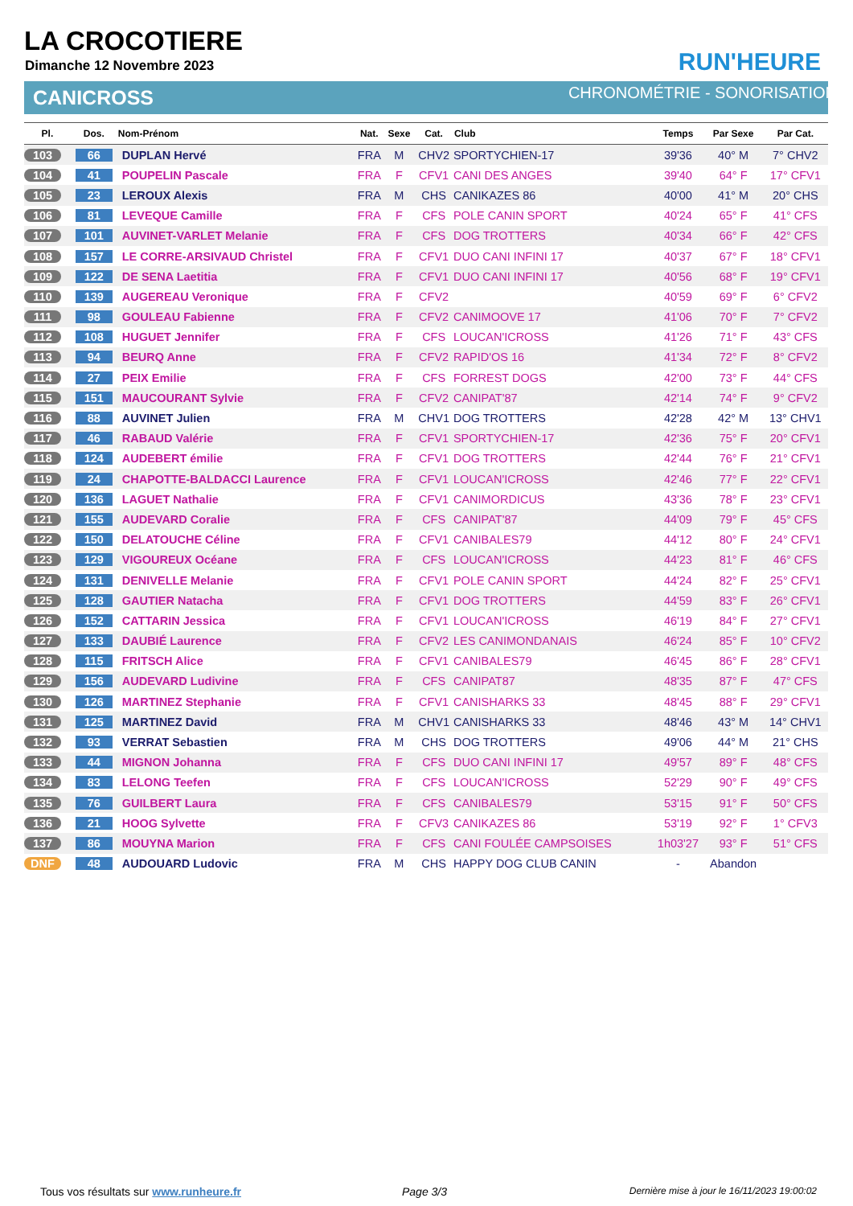LA CROCOTIERE
Dimanche 12 Novembre 2023
CANICROSS
RUN'HEURE
CHRONOMÉTRIE - SONORISATION
| Pl. | Dos. | Nom-Prénom | Nat. | Sexe | Cat. | Club | Temps | Par Sexe | Par Cat. |
| --- | --- | --- | --- | --- | --- | --- | --- | --- | --- |
| 103 | 66 | DUPLAN Hervé | FRA | M | CHV2 | SPORTYCHIEN-17 | 39'36 | 40° M | 7° CHV2 |
| 104 | 41 | POUPELIN Pascale | FRA | F | CFV1 | CANI DES ANGES | 39'40 | 64° F | 17° CFV1 |
| 105 | 23 | LEROUX Alexis | FRA | M | CHS | CANIKAZES 86 | 40'00 | 41° M | 20° CHS |
| 106 | 81 | LEVEQUE Camille | FRA | F | CFS | POLE CANIN SPORT | 40'24 | 65° F | 41° CFS |
| 107 | 101 | AUVINET-VARLET Melanie | FRA | F | CFS | DOG TROTTERS | 40'34 | 66° F | 42° CFS |
| 108 | 157 | LE CORRE-ARSIVAUD Christel | FRA | F | CFV1 | DUO CANI INFINI 17 | 40'37 | 67° F | 18° CFV1 |
| 109 | 122 | DE SENA Laetitia | FRA | F | CFV1 | DUO CANI INFINI 17 | 40'56 | 68° F | 19° CFV1 |
| 110 | 139 | AUGEREAU Veronique | FRA | F | CFV2 | | 40'59 | 69° F | 6° CFV2 |
| 111 | 98 | GOULEAU Fabienne | FRA | F | CFV2 | CANIMOOVE 17 | 41'06 | 70° F | 7° CFV2 |
| 112 | 108 | HUGUET Jennifer | FRA | F | CFS | LOUCAN'ICROSS | 41'26 | 71° F | 43° CFS |
| 113 | 94 | BEURQ Anne | FRA | F | CFV2 | RAPID'OS 16 | 41'34 | 72° F | 8° CFV2 |
| 114 | 27 | PEIX Emilie | FRA | F | CFS | FORREST DOGS | 42'00 | 73° F | 44° CFS |
| 115 | 151 | MAUCOURANT Sylvie | FRA | F | CFV2 | CANIPAT'87 | 42'14 | 74° F | 9° CFV2 |
| 116 | 88 | AUVINET Julien | FRA | M | CHV1 | DOG TROTTERS | 42'28 | 42° M | 13° CHV1 |
| 117 | 46 | RABAUD Valérie | FRA | F | CFV1 | SPORTYCHIEN-17 | 42'36 | 75° F | 20° CFV1 |
| 118 | 124 | AUDEBERT émilie | FRA | F | CFV1 | DOG TROTTERS | 42'44 | 76° F | 21° CFV1 |
| 119 | 24 | CHAPOTTE-BALDACCI Laurence | FRA | F | CFV1 | LOUCAN'ICROSS | 42'46 | 77° F | 22° CFV1 |
| 120 | 136 | LAGUET Nathalie | FRA | F | CFV1 | CANIMORDICUS | 43'36 | 78° F | 23° CFV1 |
| 121 | 155 | AUDEVARD Coralie | FRA | F | CFS | CANIPAT'87 | 44'09 | 79° F | 45° CFS |
| 122 | 150 | DELATOUCHE Céline | FRA | F | CFV1 | CANIBALES79 | 44'12 | 80° F | 24° CFV1 |
| 123 | 129 | VIGOUREUX Océane | FRA | F | CFS | LOUCAN'ICROSS | 44'23 | 81° F | 46° CFS |
| 124 | 131 | DENIVELLE Melanie | FRA | F | CFV1 | POLE CANIN SPORT | 44'24 | 82° F | 25° CFV1 |
| 125 | 128 | GAUTIER Natacha | FRA | F | CFV1 | DOG TROTTERS | 44'59 | 83° F | 26° CFV1 |
| 126 | 152 | CATTARIN Jessica | FRA | F | CFV1 | LOUCAN'ICROSS | 46'19 | 84° F | 27° CFV1 |
| 127 | 133 | DAUBIÉ Laurence | FRA | F | CFV2 | LES CANIMONDANAIS | 46'24 | 85° F | 10° CFV2 |
| 128 | 115 | FRITSCH Alice | FRA | F | CFV1 | CANIBALES79 | 46'45 | 86° F | 28° CFV1 |
| 129 | 156 | AUDEVARD Ludivine | FRA | F | CFS | CANIPAT87 | 48'35 | 87° F | 47° CFS |
| 130 | 126 | MARTINEZ Stephanie | FRA | F | CFV1 | CANISHARKS 33 | 48'45 | 88° F | 29° CFV1 |
| 131 | 125 | MARTINEZ David | FRA | M | CHV1 | CANISHARKS 33 | 48'46 | 43° M | 14° CHV1 |
| 132 | 93 | VERRAT Sebastien | FRA | M | CHS | DOG TROTTERS | 49'06 | 44° M | 21° CHS |
| 133 | 44 | MIGNON Johanna | FRA | F | CFS | DUO CANI INFINI 17 | 49'57 | 89° F | 48° CFS |
| 134 | 83 | LELONG Teefen | FRA | F | CFS | LOUCAN'ICROSS | 52'29 | 90° F | 49° CFS |
| 135 | 76 | GUILBERT Laura | FRA | F | CFS | CANIBALES79 | 53'15 | 91° F | 50° CFS |
| 136 | 21 | HOOG Sylvette | FRA | F | CFV3 | CANIKAZES 86 | 53'19 | 92° F | 1° CFV3 |
| 137 | 86 | MOUYNA Marion | FRA | F | CFS | CANI FOULÉE CAMPSOISES | 1h03'27 | 93° F | 51° CFS |
| DNF | 48 | AUDOUARD Ludovic | FRA | M | CHS | HAPPY DOG CLUB CANIN | - | Abandon | |
Tous vos résultats sur www.runheure.fr
Page 3/3
Dernière mise à jour le 16/11/2023 19:00:02